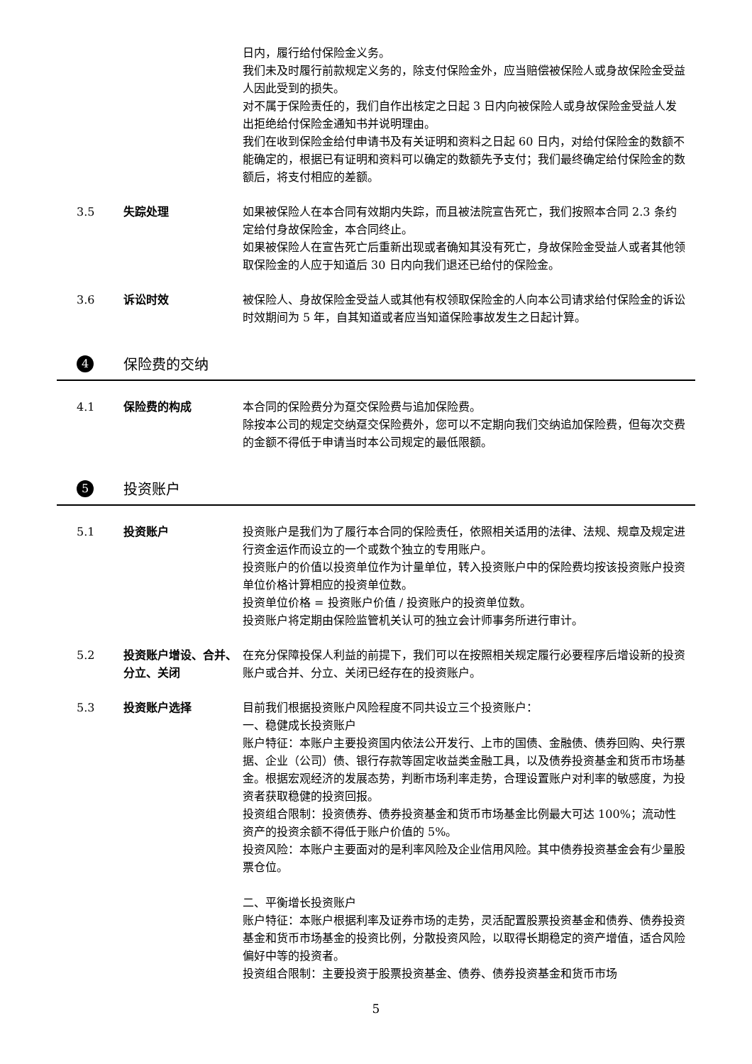日内，履行给付保险金义务。
我们未及时履行前款规定义务的，除支付保险金外，应当赔偿被保险人或身故保险金受益人因此受到的损失。
对不属于保险责任的，我们自作出核定之日起 3 日内向被保险人或身故保险金受益人发出拒绝给付保险金通知书并说明理由。
我们在收到保险金给付申请书及有关证明和资料之日起 60 日内，对给付保险金的数额不能确定的，根据已有证明和资料可以确定的数额先予支付；我们最终确定给付保险金的数额后，将支付相应的差额。
3.5 失踪处理 如果被保险人在本合同有效期内失踪，而且被法院宣告死亡，我们按照本合同 2.3 条约定给付身故保险金，本合同终止。
如果被保险人在宣告死亡后重新出现或者确知其没有死亡，身故保险金受益人或者其他领取保险金的人应于知道后 30 日内向我们退还已给付的保险金。
3.6 诉讼时效 被保险人、身故保险金受益人或其他有权领取保险金的人向本公司请求给付保险金的诉讼时效期间为 5 年，自其知道或者应当知道保险事故发生之日起计算。
4 保险费的交纳
4.1 保险费的构成 本合同的保险费分为趸交保险费与追加保险费。
除按本公司的规定交纳趸交保险费外，您可以不定期向我们交纳追加保险费，但每次交费的金额不得低于申请当时本公司规定的最低限额。
5 投资账户
5.1 投资账户 投资账户是我们为了履行本合同的保险责任，依照相关适用的法律、法规、规章及规定进行资金运作而设立的一个或数个独立的专用账户。
投资账户的价值以投资单位作为计量单位，转入投资账户中的保险费均按该投资账户投资单位价格计算相应的投资单位数。
投资单位价格 = 投资账户价值 / 投资账户的投资单位数。
投资账户将定期由保险监管机关认可的独立会计师事务所进行审计。
5.2 投资账户增设、合并、分立、关闭
在充分保障投保人利益的前提下，我们可以在按照相关规定履行必要程序后增设新的投资账户或合并、分立、关闭已经存在的投资账户。
5.3 投资账户选择 目前我们根据投资账户风险程度不同共设立三个投资账户：
一、稳健成长投资账户
账户特征：本账户主要投资国内依法公开发行、上市的国债、金融债、债券回购、央行票据、企业（公司）债、银行存款等固定收益类金融工具，以及债券投资基金和货币市场基金。根据宏观经济的发展态势，判断市场利率走势，合理设置账户对利率的敏感度，为投资者获取稳健的投资回报。
投资组合限制：投资债券、债券投资基金和货币市场基金比例最大可达 100%；流动性资产的投资余额不得低于账户价值的 5%。
投资风险：本账户主要面对的是利率风险及企业信用风险。其中债券投资基金会有少量股票仓位。
二、平衡增长投资账户
账户特征：本账户根据利率及证券市场的走势，灵活配置股票投资基金和债券、债券投资基金和货币市场基金的投资比例，分散投资风险，以取得长期稳定的资产增值，适合风险偏好中等的投资者。
投资组合限制：主要投资于股票投资基金、债券、债券投资基金和货币市场
5